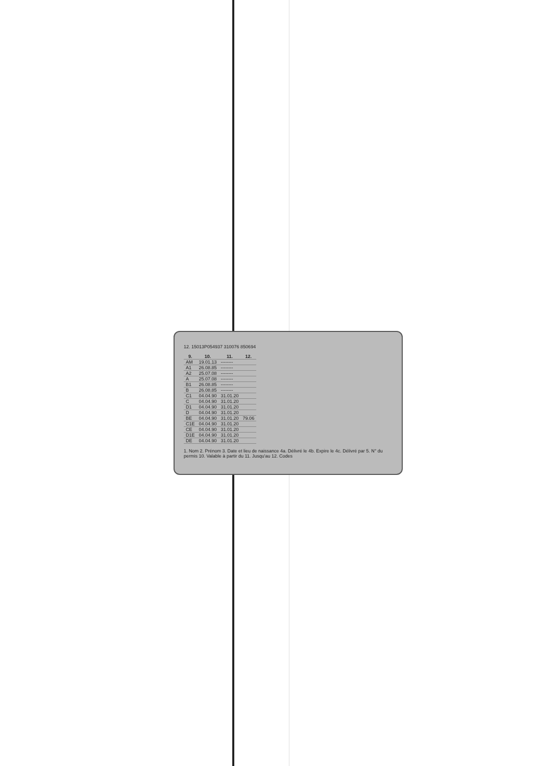12. 15013P054937 310076 850694
| 9. | 10. | 11. | 12. |
| --- | --- | --- | --- |
| AM | 19.01.13 | -------- | |
| A1 | 26.08.85 | -------- | |
| A2 | 25.07.08 | -------- | |
| A | 25.07.08 | -------- | |
| B1 | 26.08.85 | -------- | |
| B | 26.08.85 | -------- | |
| C1 | 04.04.90 | 31.01.20 | |
| C | 04.04.90 | 31.01.20 | |
| D1 | 04.04.90 | 31.01.20 | |
| D | 04.04.90 | 31.01.20 | |
| BE | 04.04.90 | 31.01.20 | 79.06 |
| C1E | 04.04.90 | 31.01.20 | |
| CE | 04.04.90 | 31.01.20 | |
| D1E | 04.04.90 | 31.01.20 | |
| DE | 04.04.90 | 31.01.20 | |
1. Nom 2. Prénom 3. Date et lieu de naissance 4a. Délivré le 4b. Expire le 4c. Délivré par 5. N° du permis 10. Valable à partir du 11. Jusqu'au 12. Codes